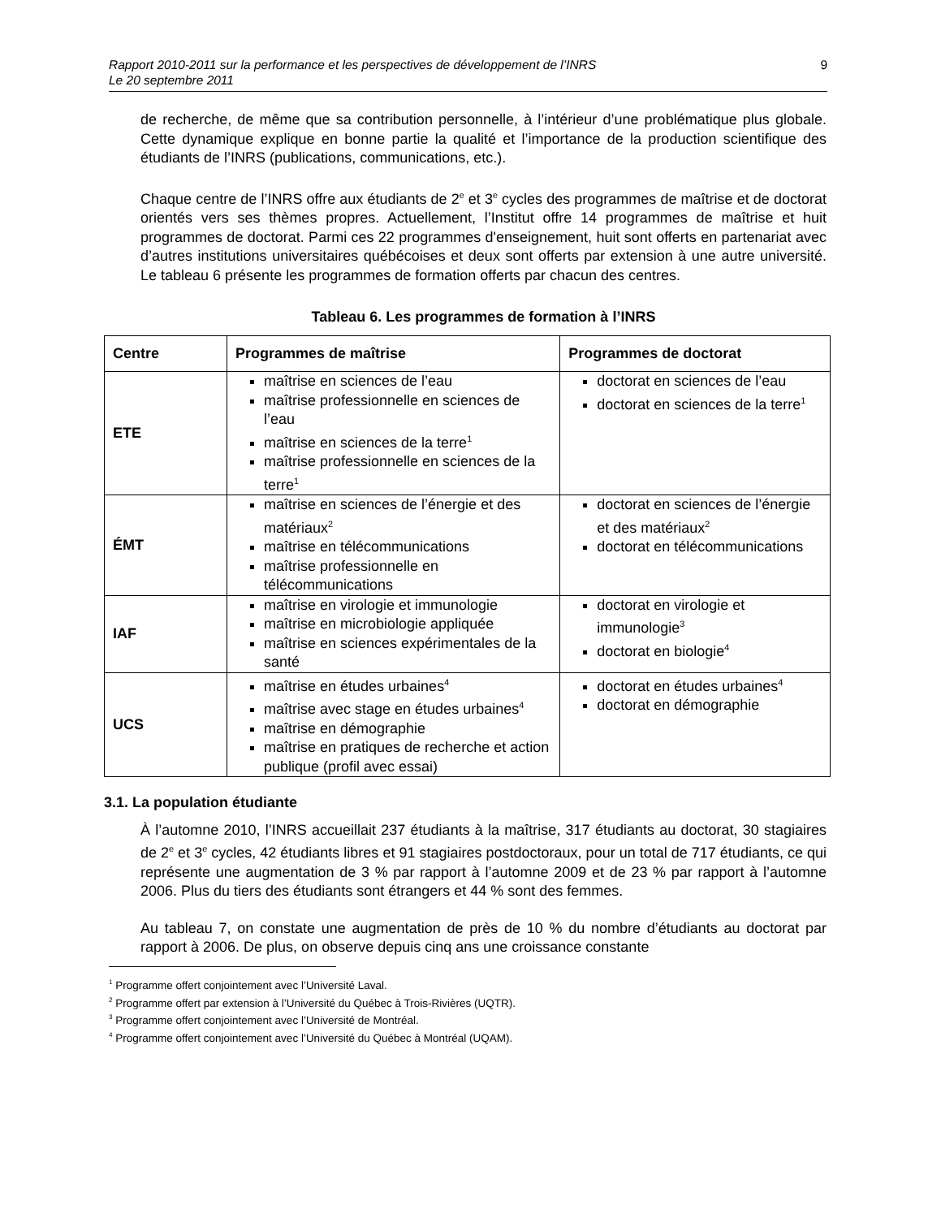9 Rapport 2010-2011 sur la performance et les perspectives de développement de l’INRS
Le 20 septembre 2011
de recherche, de même que sa contribution personnelle, à l’intérieur d’une problématique plus globale. Cette dynamique explique en bonne partie la qualité et l’importance de la production scientifique des étudiants de l’INRS (publications, communications, etc.).
Chaque centre de l’INRS offre aux étudiants de 2<sup>e</sup> et 3<sup>e</sup> cycles des programmes de maîtrise et de doctorat orientés vers ses thèmes propres. Actuellement, l’Institut offre 14 programmes de maîtrise et huit programmes de doctorat. Parmi ces 22 programmes d'enseignement, huit sont offerts en partenariat avec d’autres institutions universitaires québécoises et deux sont offerts par extension à une autre université. Le tableau 6 présente les programmes de formation offerts par chacun des centres.
Tableau 6. Les programmes de formation à l’INRS
| Centre | Programmes de maîtrise | Programmes de doctorat |
| --- | --- | --- |
| ETE | maîtrise en sciences de l’eau maîtrise professionnelle en sciences de l’eau maîtrise en sciences de la terre<sup>1</sup> maîtrise professionnelle en sciences de la terre<sup>1</sup> | doctorat en sciences de l’eau doctorat en sciences de la terre<sup>1</sup> |
| ÉMT | maîtrise en sciences de l’énergie et des matériaux<sup>2</sup> maîtrise en télécommunications maîtrise professionnelle en télécommunications | doctorat en sciences de l’énergie et des matériaux<sup>2</sup> doctorat en télécommunications |
| IAF | maîtrise en virologie et immunologie maîtrise en microbiologie appliquée maîtrise en sciences expérimentales de la santé | doctorat en virologie et immunologie<sup>3</sup> doctorat en biologie<sup>4</sup> |
| UCS | maîtrise en études urbaines<sup>4</sup> maîtrise avec stage en études urbaines<sup>4</sup> maîtrise en démographie maîtrise en pratiques de recherche et action publique (profil avec essai) | doctorat en études urbaines<sup>4</sup> doctorat en démographie |
3.1. La population étudiante
À l’automne 2010, l’INRS accueillait 237 étudiants à la maîtrise, 317 étudiants au doctorat, 30 stagiaires de 2<sup>e</sup> et 3<sup>e</sup> cycles, 42 étudiants libres et 91 stagiaires postdoctoraux, pour un total de 717 étudiants, ce qui représente une augmentation de 3 % par rapport à l’automne 2009 et de 23 % par rapport à l’automne 2006. Plus du tiers des étudiants sont étrangers et 44 % sont des femmes.
Au tableau 7, on constate une augmentation de près de 10 % du nombre d’étudiants au doctorat par rapport à 2006. De plus, on observe depuis cinq ans une croissance constante
<sup>1</sup> Programme offert conjointement avec l’Université Laval.
<sup>2</sup> Programme offert par extension à l’Université du Québec à Trois-Rivières (UQTR).
<sup>3</sup> Programme offert conjointement avec l’Université de Montréal.
<sup>4</sup> Programme offert conjointement avec l’Université du Québec à Montréal (UQAM).